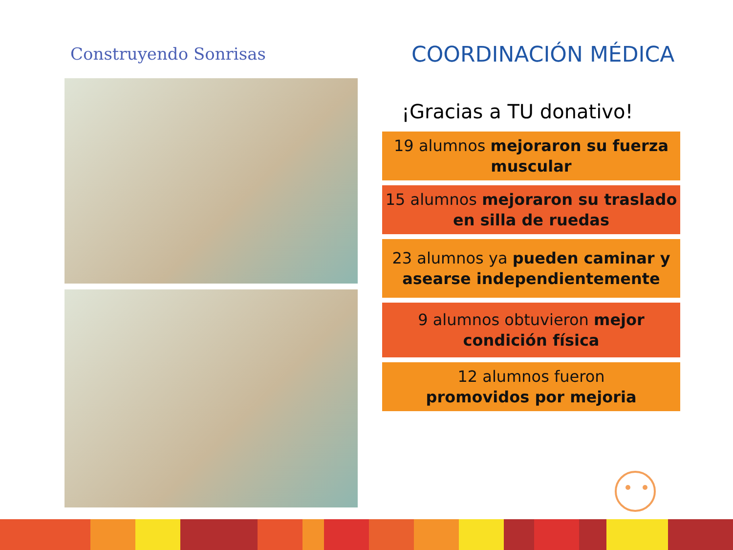Construyendo Sonrisas
COORDINACIÓN MÉDICA
¡Gracias a TU donativo!
19 alumnos mejoraron su fuerza muscular
15 alumnos mejoraron su traslado en silla de ruedas
23 alumnos ya pueden caminar y asearse independientemente
9 alumnos obtuvieron mejor condición física
12 alumnos fueron
promovidos por mejoria